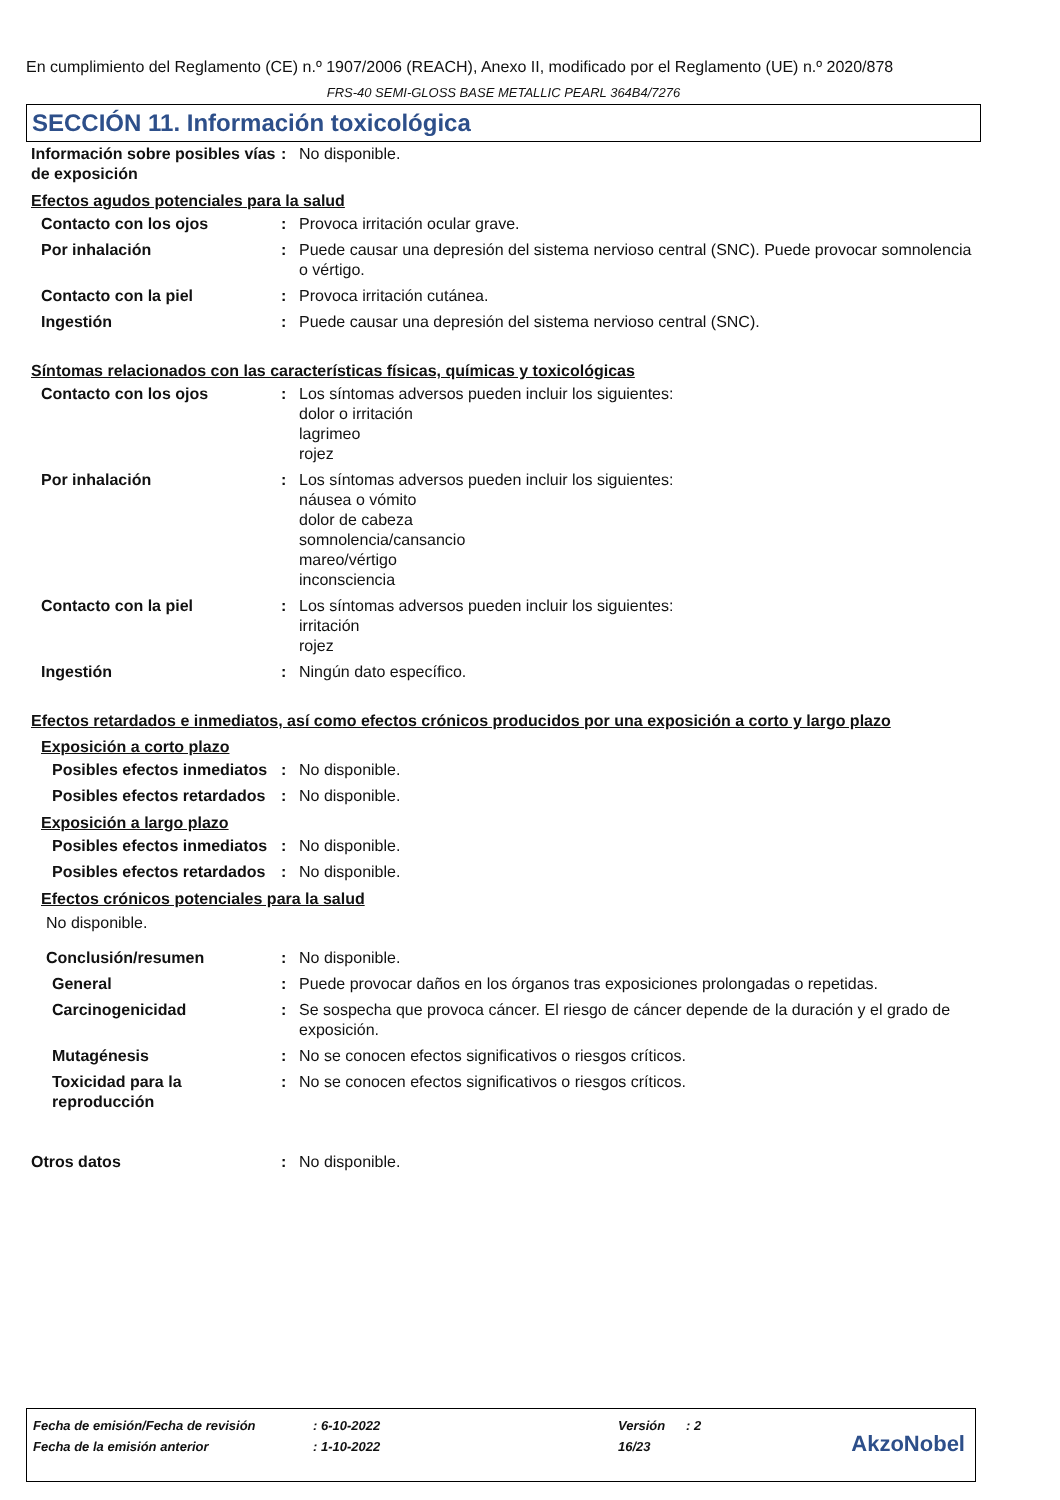En cumplimiento del Reglamento (CE) n.º 1907/2006 (REACH), Anexo II, modificado por el Reglamento (UE) n.º 2020/878
FRS-40 SEMI-GLOSS BASE METALLIC PEARL 364B4/7276
SECCIÓN 11. Información toxicológica
Información sobre posibles vías de exposición
: No disponible.
Efectos agudos potenciales para la salud
Contacto con los ojos : Provoca irritación ocular grave.
Por inhalación : Puede causar una depresión del sistema nervioso central (SNC). Puede provocar somnolencia o vértigo.
Contacto con la piel : Provoca irritación cutánea.
Ingestión : Puede causar una depresión del sistema nervioso central (SNC).
Síntomas relacionados con las características físicas, químicas y toxicológicas
Contacto con los ojos : Los síntomas adversos pueden incluir los siguientes:
dolor o irritación
lagrimeo
rojez
Por inhalación : Los síntomas adversos pueden incluir los siguientes:
náusea o vómito
dolor de cabeza
somnolencia/cansancio
mareo/vértigo
inconsciencia
Contacto con la piel : Los síntomas adversos pueden incluir los siguientes:
irritación
rojez
Ingestión : Ningún dato específico.
Efectos retardados e inmediatos, así como efectos crónicos producidos por una exposición a corto y largo plazo
Exposición a corto plazo
Posibles efectos inmediatos
: No disponible.
Posibles efectos retardados
: No disponible.
Exposición a largo plazo
Posibles efectos inmediatos
: No disponible.
Posibles efectos retardados
: No disponible.
Efectos crónicos potenciales para la salud
No disponible.
Conclusión/resumen : No disponible.
General : Puede provocar daños en los órganos tras exposiciones prolongadas o repetidas.
Carcinogenicidad : Se sospecha que provoca cáncer. El riesgo de cáncer depende de la duración y el grado de exposición.
Mutagénesis : No se conocen efectos significativos o riesgos críticos.
Toxicidad para la reproducción
: No se conocen efectos significativos o riesgos críticos.
Otros datos : No disponible.
| Fecha de emisión/Fecha de revisión | : 6-10-2022 | Versión | : 2 |
| Fecha de la emisión anterior | : 1-10-2022 | 16/23 | |
AkzoNobel